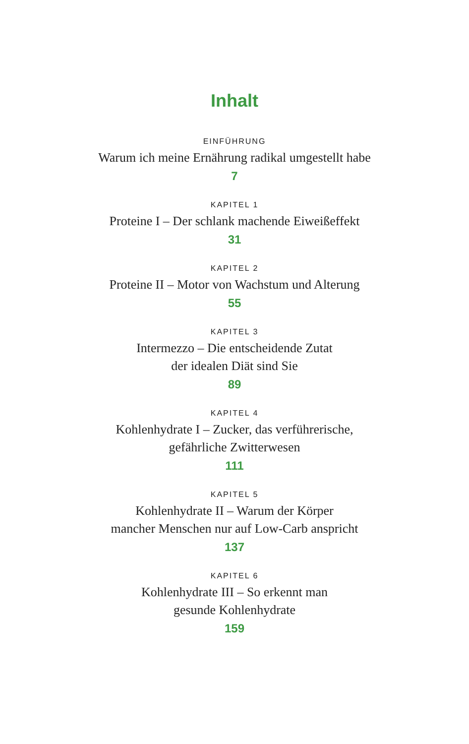Inhalt
EINFÜHRUNG
Warum ich meine Ernährung radikal umgestellt habe
7
KAPITEL 1
Proteine I – Der schlank machende Eiweißeffekt
31
KAPITEL 2
Proteine II – Motor von Wachstum und Alterung
55
KAPITEL 3
Intermezzo – Die entscheidende Zutat
der idealen Diät sind Sie
89
KAPITEL 4
Kohlenhydrate I – Zucker, das verführerische,
gefährliche Zwitterwesen
111
KAPITEL 5
Kohlenhydrate II – Warum der Körper
mancher Menschen nur auf Low-Carb anspricht
137
KAPITEL 6
Kohlenhydrate III – So erkennt man
gesunde Kohlenhydrate
159